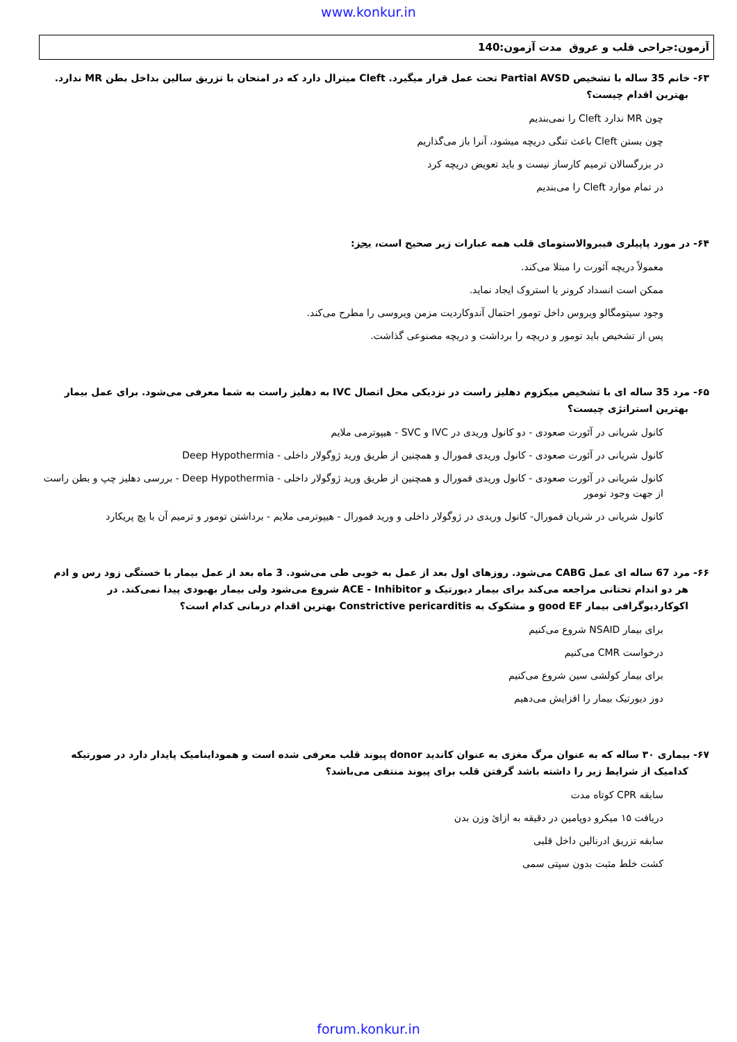www.konkur.in
آزمون:جراحی قلب و عروق مدت آزمون:140
۶۳- خانم 35 ساله با تشخیص Partial AVSD تحت عمل قرار میگیرد. Cleft میترال دارد که در امتحان با تزریق سالین بداخل بطن MR ندارد. بهترین اقدام چیست؟
چون MR ندارد Cleft را نمی‌بندیم
چون بستن Cleft باعث تنگی دریچه میشود، آنرا باز می‌گذاریم
در بزرگسالان ترمیم کارساز نیست و باید تعویض دریچه کرد
در تمام موارد Cleft را می‌بندیم
۶۴- در مورد پاپیلری فیبروالاستومای قلب همه عبارات زیر صحیح است، بجز:
معمولاً دریچه آئورت را مبتلا می‌کند.
ممکن است انسداد کرونر یا استروک ایجاد نماید.
وجود سیتومگالو ویروس داخل تومور احتمال آندوکاردیت مزمن ویروسی را مطرح می‌کند.
پس از تشخیص باید تومور و دریچه را برداشت و دریچه مصنوعی گذاشت.
۶۵- مرد 35 ساله ای با تشخیص میکزوم دهلیز راست در نزدیکی محل اتصال IVC به دهلیز راست به شما معرفی می‌شود. برای عمل بیمار بهترین استراتژی چیست؟
کانول شریانی در آئورت صعودی - دو کانول وریدی در IVC و SVC - هیپوترمی ملایم
کانول شریانی در آئورت صعودی - کانول وریدی فمورال و همچنین از طریق ورید ژوگولار داخلی - Deep Hypothermia
کانول شریانی در آئورت صعودی - کانول وریدی فمورال و همچنین از طریق ورید ژوگولار داخلی - Deep Hypothermia - بررسی دهلیز چپ و بطن راست از جهت وجود تومور
کانول شریانی در شریان فمورال- کانول وریدی در ژوگولار داخلی و ورید فمورال - هیپوترمی ملایم - برداشتن تومور و ترمیم آن با پچ پریکارد
۶۶- مرد 67 ساله ای عمل CABG می‌شود. روزهای اول بعد از عمل به خوبی طی می‌شود. 3 ماه بعد از عمل بیمار با خستگی زود رس و ادم هر دو اندام تحتانی مراجعه می‌کند برای بیمار دیورتیک و ACE - Inhibitor شروع می‌شود ولی بیمار بهبودی پیدا نمی‌کند. در اکوکاردیوگرافی بیمار good EF و مشکوک به Constrictive pericarditis بهترین اقدام درمانی کدام است؟
برای بیمار NSAID شروع می‌کنیم
درخواست CMR می‌کنیم
برای بیمار کولشی سین شروع می‌کنیم
دوز دیورتیک بیمار را افزایش می‌دهیم
۶۷- بیماری ۳۰ ساله که به عنوان مرگ مغزی به عنوان کاندید donor پیوند قلب معرفی شده است و هموداینامیک پایدار دارد در صورتیکه کدامیک از شرایط زیر را داشته باشد گرفتن قلب برای پیوند منتفی می‌باشد؟
سابقه CPR کوتاه مدت
دریافت ۱۵ میکرو دوپامین در دقیقه به ازائ وزن بدن
سابقه تزریق ادرنالین داخل قلبی
کشت خلط مثبت بدون سپتی سمی
forum.konkur.in